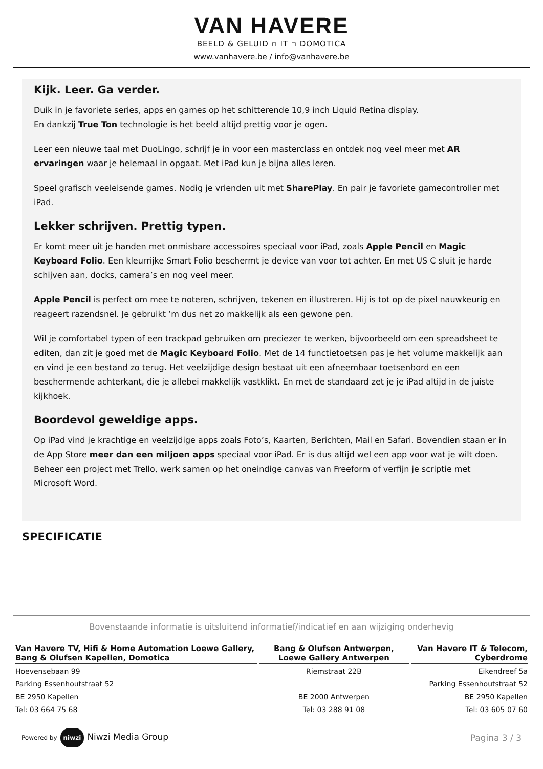VAN HAVERE
BEELD & GELUID ▫ IT ▫ DOMOTICA
www.vanhavere.be / info@vanhavere.be
Kijk. Leer. Ga verder.
Duik in je favoriete series, apps en games op het schitterende 10,9 inch Liquid Retina display.
En dankzij True Ton technologie is het beeld altijd prettig voor je ogen.
Leer een nieuwe taal met DuoLingo, schrijf je in voor een masterclass en ontdek nog veel meer met AR ervaringen waar je helemaal in opgaat. Met iPad kun je bijna alles leren.
Speel grafisch veeleisende games. Nodig je vrienden uit met SharePlay. En pair je favoriete gamecontroller met iPad.
Lekker schrijven. Prettig typen.
Er komt meer uit je handen met onmisbare accessoires speciaal voor iPad, zoals Apple Pencil en Magic Keyboard Folio. Een kleurrijke Smart Folio beschermt je device van voor tot achter. En met US C sluit je harde schijven aan, docks, camera’s en nog veel meer.
Apple Pencil is perfect om mee te noteren, schrijven, tekenen en illustreren. Hij is tot op de pixel nauwkeurig en reageert razendsnel. Je gebruikt ’m dus net zo makkelijk als een gewone pen.
Wil je comfortabel typen of een trackpad gebruiken om preciezer te werken, bijvoorbeeld om een spreadsheet te editen, dan zit je goed met de Magic Keyboard Folio. Met de 14 functietoetsen pas je het volume makkelijk aan en vind je een bestand zo terug. Het veelzijdige design bestaat uit een afneembaar toetsenbord en een beschermende achterkant, die je allebei makkelijk vastklikt. En met de standaard zet je je iPad altijd in de juiste kijkhoek.
Boordevol geweldige apps.
Op iPad vind je krachtige en veelzijdige apps zoals Foto’s, Kaarten, Berichten, Mail en Safari. Bovendien staan er in de App Store meer dan een miljoen apps speciaal voor iPad. Er is dus altijd wel een app voor wat je wilt doen. Beheer een project met Trello, werk samen op het oneindige canvas van Freeform of verfijn je scriptie met Microsoft Word.
SPECIFICATIE
Bovenstaande informatie is uitsluitend informatief/indicatief en aan wijziging onderhevig
| Van Havere TV, Hifi & Home Automation Loewe Gallery, Bang & Olufsen Kapellen, Domotica | Bang & Olufsen Antwerpen, Loewe Gallery Antwerpen | Van Havere IT & Telecom, Cyberdrome |
| --- | --- | --- |
| Hoevensebaan 99 | Riemstraat 22B | Eikendreef 5a |
| Parking Essenhoutstraat 52 | | Parking Essenhoutstraat 52 |
| BE 2950 Kapellen | BE 2000 Antwerpen | BE 2950 Kapellen |
| Tel: 03 664 75 68 | Tel: 03 288 91 08 | Tel: 03 605 07 60 |
Powered by niwzi Niwzi Media Group
Pagina 3 / 3